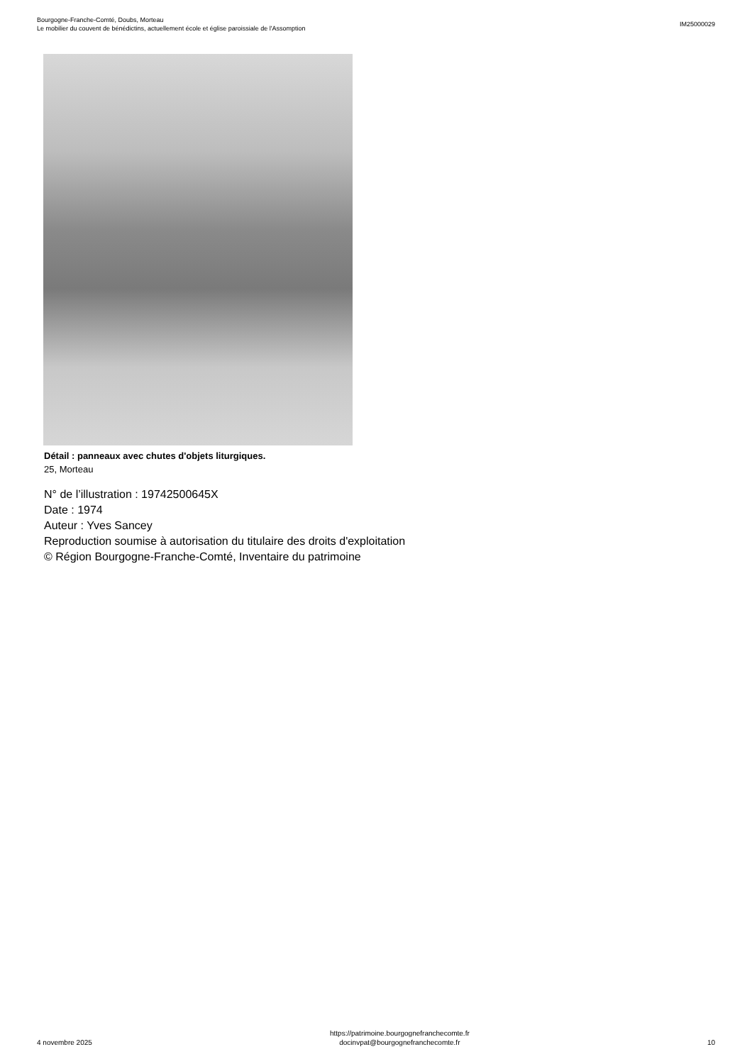Bourgogne-Franche-Comté, Doubs, Morteau
Le mobilier du couvent de bénédictins, actuellement école et église paroissiale de l'Assomption
IM25000029
Détail : panneaux avec chutes d'objets liturgiques.
25, Morteau
N° de l’illustration : 19742500645X
Date : 1974
Auteur : Yves Sancey
Reproduction soumise à autorisation du titulaire des droits d'exploitation
© Région Bourgogne-Franche-Comté, Inventaire du patrimoine
4 novembre 2025
https://patrimoine.bourgognefranchecomte.fr
docinvpat@bourgognefranchecomte.fr
10